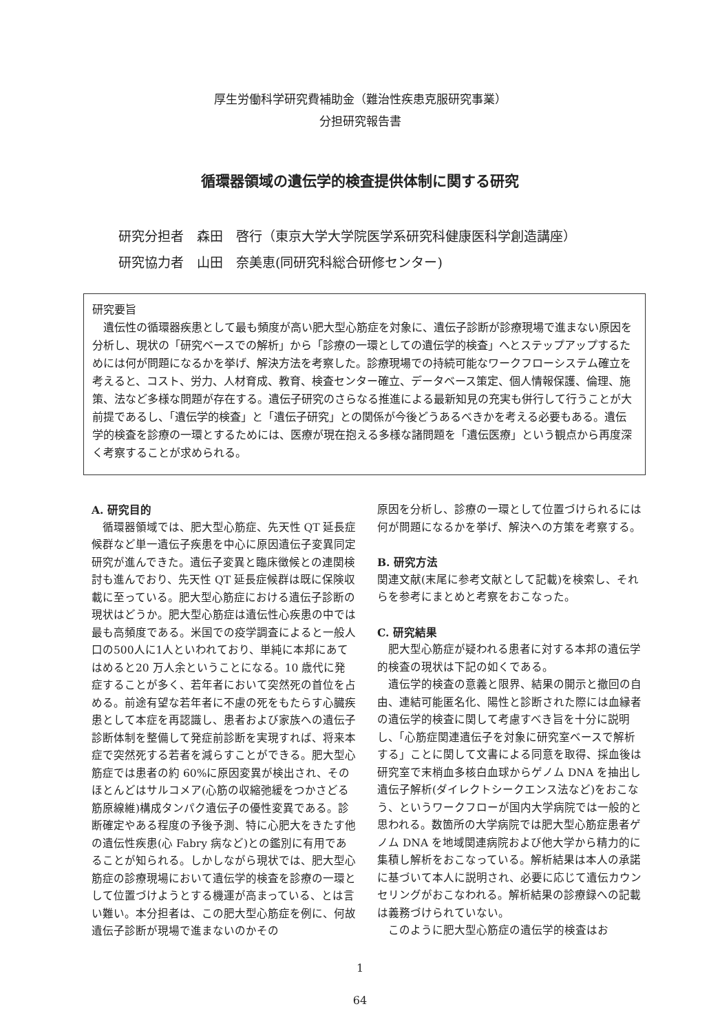厚生労働科学研究費補助金（難治性疾患克服研究事業）
分担研究報告書
循環器領域の遺伝学的検査提供体制に関する研究
研究分担者　森田　啓行（東京大学大学院医学系研究科健康医科学創造講座）
研究協力者　山田　奈美恵(同研究科総合研修センター)
研究要旨
遺伝性の循環器疾患として最も頻度が高い肥大型心筋症を対象に、遺伝子診断が診療現場で進まない原因を分析し、現状の「研究ベースでの解析」から「診療の一環としての遺伝学的検査」へとステップアップするためには何が問題になるかを挙げ、解決方法を考察した。診療現場での持続可能なワークフローシステム確立を考えると、コスト、労力、人材育成、教育、検査センター確立、データベース策定、個人情報保護、倫理、施策、法など多様な問題が存在する。遺伝子研究のさらなる推進による最新知見の充実も併行して行うことが大前提であるし、「遺伝学的検査」と「遺伝子研究」との関係が今後どうあるべきかを考える必要もある。遺伝学的検査を診療の一環とするためには、医療が現在抱える多様な諸問題を「遺伝医療」という観点から再度深く考察することが求められる。
A. 研究目的
循環器領域では、肥大型心筋症、先天性 QT 延長症候群など単一遺伝子疾患を中心に原因遺伝子変異同定研究が進んできた。遺伝子変異と臨床徴候との連関検討も進んでおり、先天性 QT 延長症候群は既に保険収載に至っている。肥大型心筋症における遺伝子診断の現状はどうか。肥大型心筋症は遺伝性心疾患の中では最も高頻度である。米国での疫学調査によると一般人口の500人に1人といわれており、単純に本邦にあてはめると20 万人余ということになる。10 歳代に発症することが多く、若年者において突然死の首位を占める。前途有望な若年者に不慮の死をもたらす心臓疾患として本症を再認識し、患者および家族への遺伝子診断体制を整備して発症前診断を実現すれば、将来本症で突然死する若者を減らすことができる。肥大型心筋症では患者の約 60%に原因変異が検出され、そのほとんどはサルコメア(心筋の収縮弛緩をつかさどる筋原線維)構成タンパク遺伝子の優性変異である。診断確定やある程度の予後予測、特に心肥大をきたす他の遺伝性疾患(心 Fabry 病など)との鑑別に有用であることが知られる。しかしながら現状では、肥大型心筋症の診療現場において遺伝学的検査を診療の一環として位置づけようとする機運が高まっている、とは言い難い。本分担者は、この肥大型心筋症を例に、何故遺伝子診断が現場で進まないのかその
原因を分析し、診療の一環として位置づけられるには何が問題になるかを挙げ、解決への方策を考察する。
B. 研究方法
関連文献(末尾に参考文献として記載)を検索し、それらを参考にまとめと考察をおこなった。
C. 研究結果
肥大型心筋症が疑われる患者に対する本邦の遺伝学的検査の現状は下記の如くである。
遺伝学的検査の意義と限界、結果の開示と撤回の自由、連結可能匿名化、陽性と診断された際には血縁者の遺伝学的検査に関して考慮すべき旨を十分に説明し、「心筋症関連遺伝子を対象に研究室ベースで解析する」ことに関して文書による同意を取得、採血後は研究室で末梢血多核白血球からゲノム DNA を抽出し遺伝子解析(ダイレクトシークエンス法など)をおこなう、というワークフローが国内大学病院では一般的と思われる。数箇所の大学病院では肥大型心筋症患者ゲノム DNA を地域関連病院および他大学から精力的に集積し解析をおこなっている。解析結果は本人の承諾に基づいて本人に説明され、必要に応じて遺伝カウンセリングがおこなわれる。解析結果の診療録への記載は義務づけられていない。
このように肥大型心筋症の遺伝学的検査はお
1
64